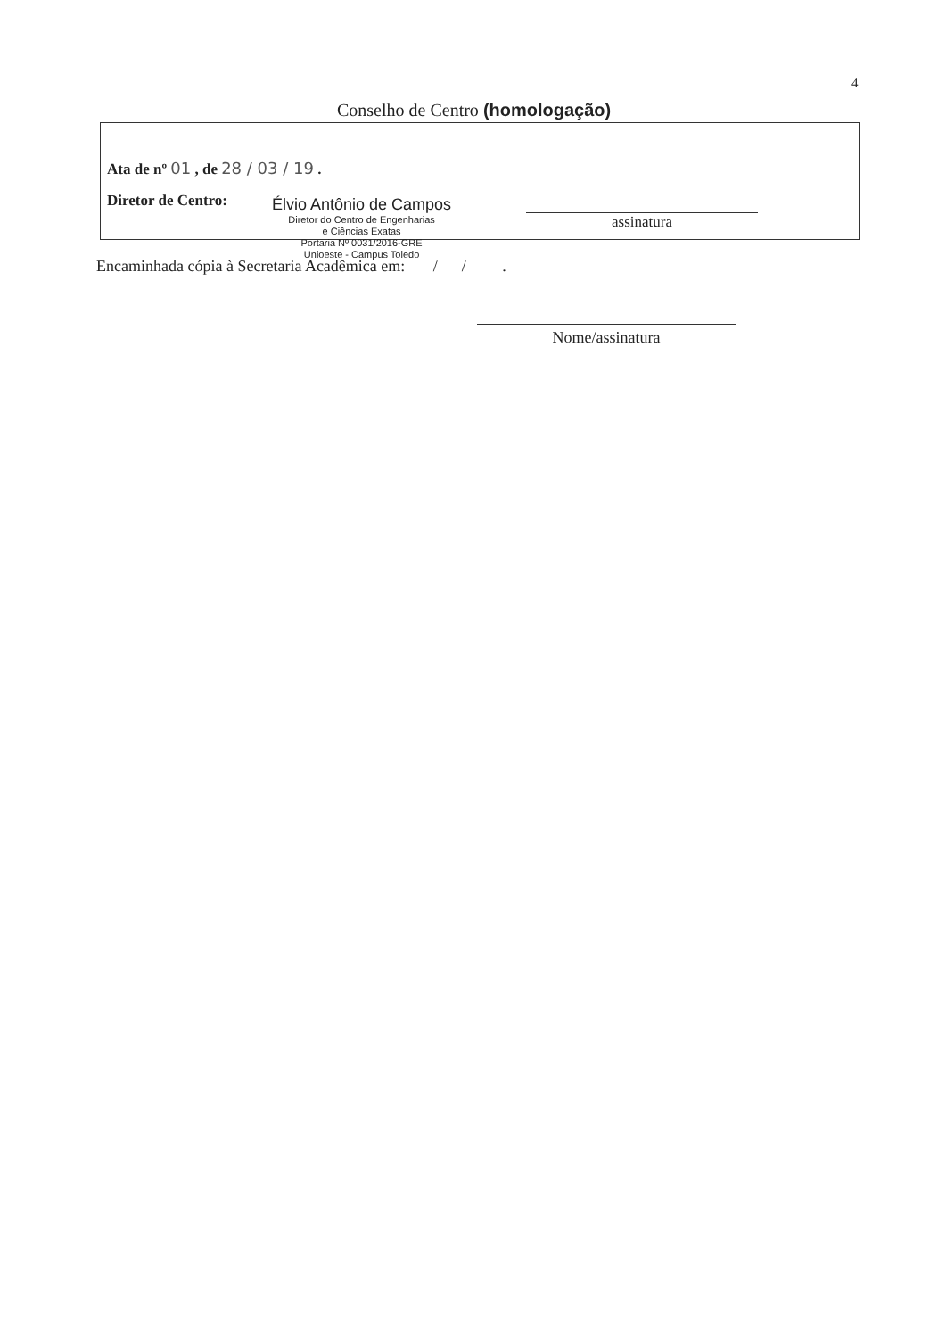4
Conselho de Centro (homologação)
Ata de nº 01 , de 28 / 03 / 19 .
Diretor de Centro:
Élvio Antônio de Campos
Diretor do Centro de Engenharias
e Ciências Exatas
Portaria Nº 0031/2016-GRE
Unioeste - Campus Toledo
assinatura
Encaminhada cópia à Secretaria Acadêmica em: / / .
Nome/assinatura